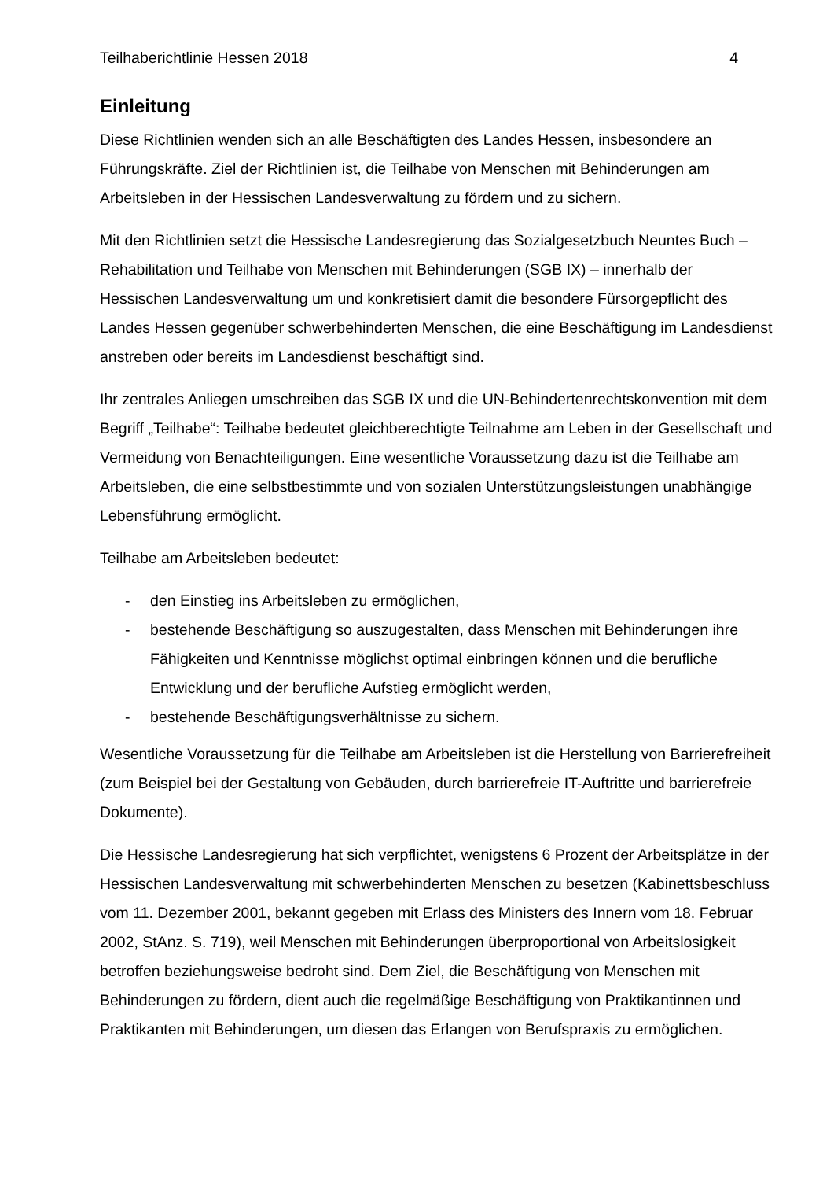Teilhaberichtlinie Hessen 2018 4
Einleitung
Diese Richtlinien wenden sich an alle Beschäftigten des Landes Hessen, insbesondere an Führungskräfte. Ziel der Richtlinien ist, die Teilhabe von Menschen mit Behinderungen am Arbeitsleben in der Hessischen Landesverwaltung zu fördern und zu sichern.
Mit den Richtlinien setzt die Hessische Landesregierung das Sozialgesetzbuch Neuntes Buch – Rehabilitation und Teilhabe von Menschen mit Behinderungen (SGB IX) – innerhalb der Hessischen Landesverwaltung um und konkretisiert damit die besondere Fürsorgepflicht des Landes Hessen gegenüber schwerbehinderten Menschen, die eine Beschäftigung im Landesdienst anstreben oder bereits im Landesdienst beschäftigt sind.
Ihr zentrales Anliegen umschreiben das SGB IX und die UN-Behindertenrechtskonvention mit dem Begriff „Teilhabe“: Teilhabe bedeutet gleichberechtigte Teilnahme am Leben in der Gesellschaft und Vermeidung von Benachteiligungen. Eine wesentliche Voraussetzung dazu ist die Teilhabe am Arbeitsleben, die eine selbstbestimmte und von sozialen Unterstützungsleistungen unabhängige Lebensführung ermöglicht.
Teilhabe am Arbeitsleben bedeutet:
- den Einstieg ins Arbeitsleben zu ermöglichen,
- bestehende Beschäftigung so auszugestalten, dass Menschen mit Behinderungen ihre Fähigkeiten und Kenntnisse möglichst optimal einbringen können und die berufliche Entwicklung und der berufliche Aufstieg ermöglicht werden,
- bestehende Beschäftigungsverhältnisse zu sichern.
Wesentliche Voraussetzung für die Teilhabe am Arbeitsleben ist die Herstellung von Barrierefreiheit (zum Beispiel bei der Gestaltung von Gebäuden, durch barrierefreie IT-Auftritte und barrierefreie Dokumente).
Die Hessische Landesregierung hat sich verpflichtet, wenigstens 6 Prozent der Arbeitsplätze in der Hessischen Landesverwaltung mit schwerbehinderten Menschen zu besetzen (Kabinettsbeschluss vom 11. Dezember 2001, bekannt gegeben mit Erlass des Ministers des Innern vom 18. Februar 2002, StAnz. S. 719), weil Menschen mit Behinderungen überproportional von Arbeitslosigkeit betroffen beziehungsweise bedroht sind. Dem Ziel, die Beschäftigung von Menschen mit Behinderungen zu fördern, dient auch die regelmäßige Beschäftigung von Praktikantinnen und Praktikanten mit Behinderungen, um diesen das Erlangen von Berufspraxis zu ermöglichen.